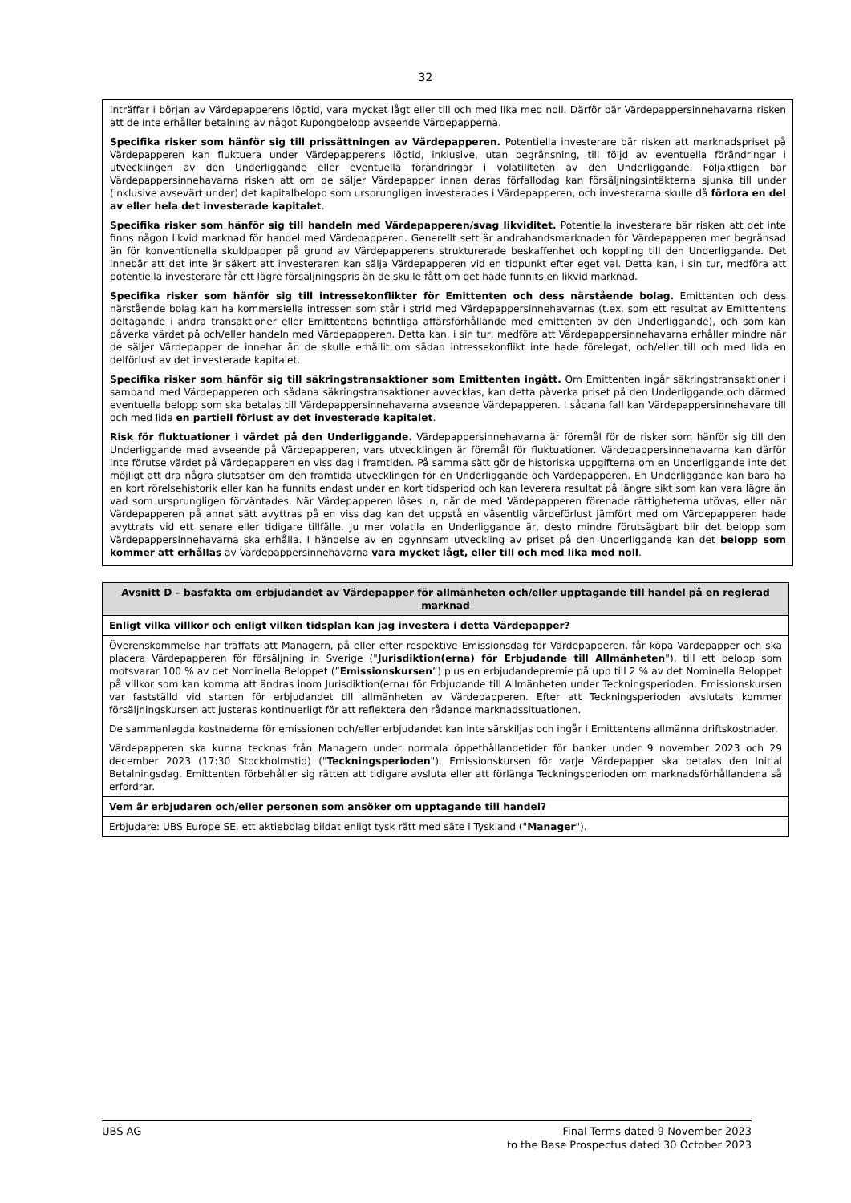32
inträffar i början av Värdepapperens löptid, vara mycket lågt eller till och med lika med noll. Därför bär Värdepappersinnehavarna risken att de inte erhåller betalning av något Kupongbelopp avseende Värdepapperna.
Specifika risker som hänför sig till prissättningen av Värdepapperen. Potentiella investerare bär risken att marknadspriset på Värdepapperen kan fluktuera under Värdepapperens löptid, inklusive, utan begränsning, till följd av eventuella förändringar i utvecklingen av den Underliggande eller eventuella förändringar i volatiliteten av den Underliggande. Följaktligen bär Värdepappersinnehavarna risken att om de säljer Värdepapper innan deras förfallodag kan försäljningsintäkterna sjunka till under (inklusive avsevärt under) det kapitalbelopp som ursprungligen investerades i Värdepapperen, och investerarna skulle då förlora en del av eller hela det investerade kapitalet.
Specifika risker som hänför sig till handeln med Värdepapperen/svag likviditet. Potentiella investerare bär risken att det inte finns någon likvid marknad för handel med Värdepapperen. Generellt sett är andrahandsmarknaden för Värdepapperen mer begränsad än för konventionella skuldpapper på grund av Värdepapperens strukturerade beskaffenhet och koppling till den Underliggande. Det innebär att det inte är säkert att investeraren kan sälja Värdepapperen vid en tidpunkt efter eget val. Detta kan, i sin tur, medföra att potentiella investerare får ett lägre försäljningspris än de skulle fått om det hade funnits en likvid marknad.
Specifika risker som hänför sig till intressekonflikter för Emittenten och dess närstående bolag. Emittenten och dess närstående bolag kan ha kommersiella intressen som står i strid med Värdepappersinnehavarnas (t.ex. som ett resultat av Emittentens deltagande i andra transaktioner eller Emittentens befintliga affärsförhållande med emittenten av den Underliggande), och som kan påverka värdet på och/eller handeln med Värdepapperen. Detta kan, i sin tur, medföra att Värdepappersinnehavarna erhåller mindre när de säljer Värdepapper de innehar än de skulle erhållit om sådan intressekonflikt inte hade förelegat, och/eller till och med lida en delförlust av det investerade kapitalet.
Specifika risker som hänför sig till säkringstransaktioner som Emittenten ingått. Om Emittenten ingår säkringstransaktioner i samband med Värdepapperen och sådana säkringstransaktioner avvecklas, kan detta påverka priset på den Underliggande och därmed eventuella belopp som ska betalas till Värdepappersinnehavarna avseende Värdepapperen. I sådana fall kan Värdepappersinnehavare till och med lida en partiell förlust av det investerade kapitalet.
Risk för fluktuationer i värdet på den Underliggande. Värdepappersinnehavarna är föremål för de risker som hänför sig till den Underliggande med avseende på Värdepapperen, vars utvecklingen är föremål för fluktuationer. Värdepappersinnehavarna kan därför inte förutse värdet på Värdepapperen en viss dag i framtiden. På samma sätt gör de historiska uppgifterna om en Underliggande inte det möjligt att dra några slutsatser om den framtida utvecklingen för en Underliggande och Värdepapperen. En Underliggande kan bara ha en kort rörelsehistorik eller kan ha funnits endast under en kort tidsperiod och kan leverera resultat på längre sikt som kan vara lägre än vad som ursprungligen förväntades. När Värdepapperen löses in, när de med Värdepapperen förenade rättigheterna utövas, eller när Värdepapperen på annat sätt avyttras på en viss dag kan det uppstå en väsentlig värdeförlust jämfört med om Värdepapperen hade avyttrats vid ett senare eller tidigare tillfälle. Ju mer volatila en Underliggande är, desto mindre förutsägbart blir det belopp som Värdepappersinnehavarna ska erhålla. I händelse av en ogynnsam utveckling av priset på den Underliggande kan det belopp som kommer att erhållas av Värdepappersinnehavarna vara mycket lågt, eller till och med lika med noll.
| Avsnitt D – basfakta om erbjudandet av Värdepapper för allmänheten och/eller upptagande till handel på en reglerad marknad |
| --- |
| Enligt vilka villkor och enligt vilken tidsplan kan jag investera i detta Värdepapper? |
| Överenskommelse har träffats att Managern, på eller efter respektive Emissionsdag för Värdepapperen, får köpa Värdepapper och ska placera Värdepapperen för försäljning in Sverige (" Jurisdiktion(erna) för Erbjudande till Allmänheten "), till ett belopp som motsvarar 100 % av det Nominella Beloppet (” Emissionskursen ”) plus en erbjudandepremie på upp till 2 % av det Nominella Beloppet på villkor som kan komma att ändras inom Jurisdiktion(erna) för Erbjudande till Allmänheten under Teckningsperioden. Emissionskursen var fastställd vid starten för erbjudandet till allmänheten av Värdepapperen. Efter att Teckningsperioden avslutats kommer försäljningskursen att justeras kontinuerligt för att reflektera den rådande marknadssituationen. De sammanlagda kostnaderna för emissionen och/eller erbjudandet kan inte särskiljas och ingår i Emittentens allmänna driftskostnader. Värdepapperen ska kunna tecknas från Managern under normala öppethållandetider för banker under 9 november 2023 och 29 december 2023 (17:30 Stockholmstid) (" Teckningsperioden "). Emissionskursen för varje Värdepapper ska betalas den Initial Betalningsdag. Emittenten förbehåller sig rätten att tidigare avsluta eller att förlänga Teckningsperioden om marknadsförhållandena så erfordrar. |
| Vem är erbjudaren och/eller personen som ansöker om upptagande till handel? |
| Erbjudare: UBS Europe SE, ett aktiebolag bildat enligt tysk rätt med säte i Tyskland (" Manager "). |
UBS AG Final Terms dated 9 November 2023
to the Base Prospectus dated 30 October 2023